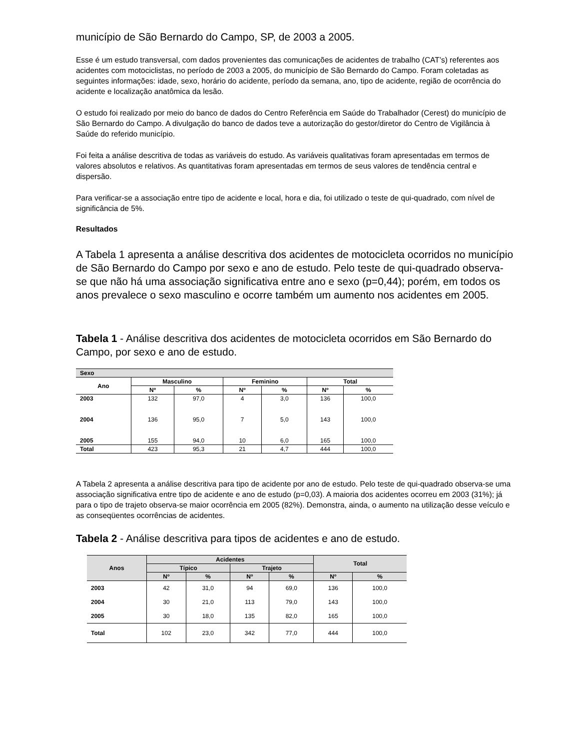município de São Bernardo do Campo, SP, de 2003 a 2005.
Esse é um estudo transversal, com dados provenientes das comunicações de acidentes de trabalho (CAT’s) referentes aos acidentes com motociclistas, no período de 2003 a 2005, do município de São Bernardo do Campo. Foram coletadas as seguintes informações: idade, sexo, horário do acidente, período da semana, ano, tipo de acidente, região de ocorrência do acidente e localização anatômica da lesão.
O estudo foi realizado por meio do banco de dados do Centro Referência em Saúde do Trabalhador (Cerest) do município de São Bernardo do Campo. A divulgação do banco de dados teve a autorização do gestor/diretor do Centro de Vigilância à Saúde do referido município.
Foi feita a análise descritiva de todas as variáveis do estudo. As variáveis qualitativas foram apresentadas em termos de valores absolutos e relativos. As quantitativas foram apresentadas em termos de seus valores de tendência central e dispersão.
Para verificar-se a associação entre tipo de acidente e local, hora e dia, foi utilizado o teste de qui-quadrado, com nível de significância de 5%.
Resultados
A Tabela 1 apresenta a análise descritiva dos acidentes de motocicleta ocorridos no município de São Bernardo do Campo por sexo e ano de estudo. Pelo teste de qui-quadrado observa-se que não há uma associação significativa entre ano e sexo (p=0,44); porém, em todos os anos prevalece o sexo masculino e ocorre também um aumento nos acidentes em 2005.
Tabela 1 - Análise descritiva dos acidentes de motocicleta ocorridos em São Bernardo do Campo, por sexo e ano de estudo.
| Sexo | | | | | | |
| --- | --- | --- | --- | --- | --- | --- |
| Ano | Masculino | | Feminino | | Total | |
| | Nº | % | Nº | % | Nº | % |
| 2003 | 132 | 97,0 | 4 | 3,0 | 136 | 100,0 |
| 2004 | 136 | 95,0 | 7 | 5,0 | 143 | 100,0 |
| 2005 | 155 | 94,0 | 10 | 6,0 | 165 | 100,0 |
| Total | 423 | 95,3 | 21 | 4,7 | 444 | 100,0 |
A Tabela 2 apresenta a análise descritiva para tipo de acidente por ano de estudo. Pelo teste de qui-quadrado observa-se uma associação significativa entre tipo de acidente e ano de estudo (p=0,03). A maioria dos acidentes ocorreu em 2003 (31%); já para o tipo de trajeto observa-se maior ocorrência em 2005 (82%). Demonstra, ainda, o aumento na utilização desse veículo e as conseqüentes ocorrências de acidentes.
Tabela 2 - Análise descritiva para tipos de acidentes e ano de estudo.
| Anos | Acidentes | | | | Total | |
| --- | --- | --- | --- | --- | --- | --- |
| | Típico | | Trajeto | | | |
| | Nº | % | Nº | % | Nº | % |
| 2003 | 42 | 31,0 | 94 | 69,0 | 136 | 100,0 |
| 2004 | 30 | 21,0 | 113 | 79,0 | 143 | 100,0 |
| 2005 | 30 | 18,0 | 135 | 82,0 | 165 | 100,0 |
| Total | 102 | 23,0 | 342 | 77,0 | 444 | 100,0 |